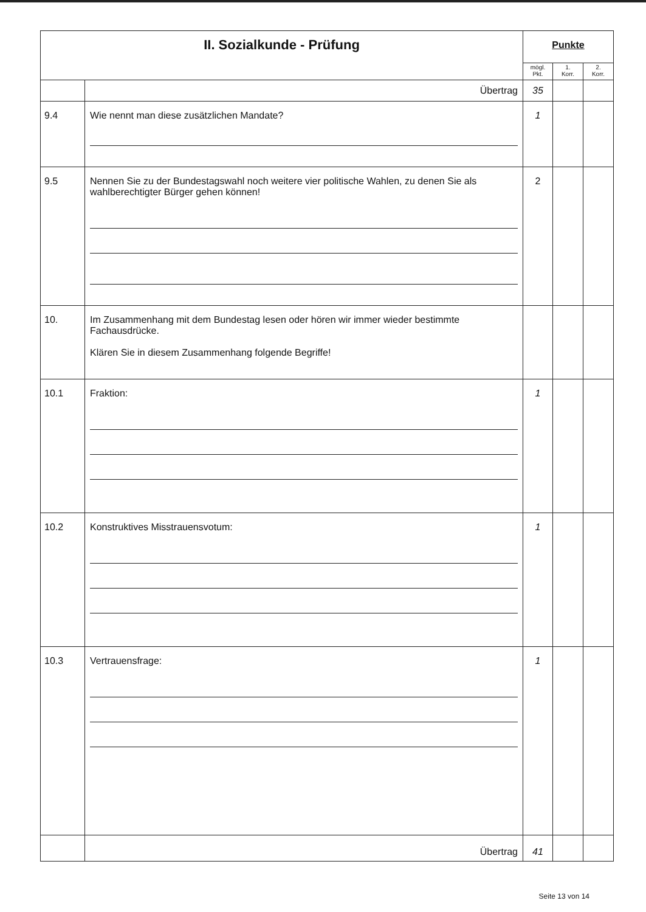| II. Sozialkunde - Prüfung | | Punkte | | |
| --- | --- | --- | --- | --- |
| | | mögl. Pkt. | 1. Korr. | 2. Korr. |
| | Übertrag | 35 | | |
| 9.4 | Wie nennt man diese zusätzlichen Mandate? | 1 | | |
| 9.5 | Nennen Sie zu der Bundestagswahl noch weitere vier politische Wahlen, zu denen Sie als wahlberechtigter Bürger gehen können! | 2 | | |
| 10. | Im Zusammenhang mit dem Bundestag lesen oder hören wir immer wieder bestimmte Fachausdrücke. Klären Sie in diesem Zusammenhang folgende Begriffe! | | | |
| 10.1 | Fraktion: | 1 | | |
| 10.2 | Konstruktives Misstrauensvotum: | 1 | | |
| 10.3 | Vertrauensfrage: | 1 | | |
| | Übertrag | 41 | | |
Seite 13 von 14